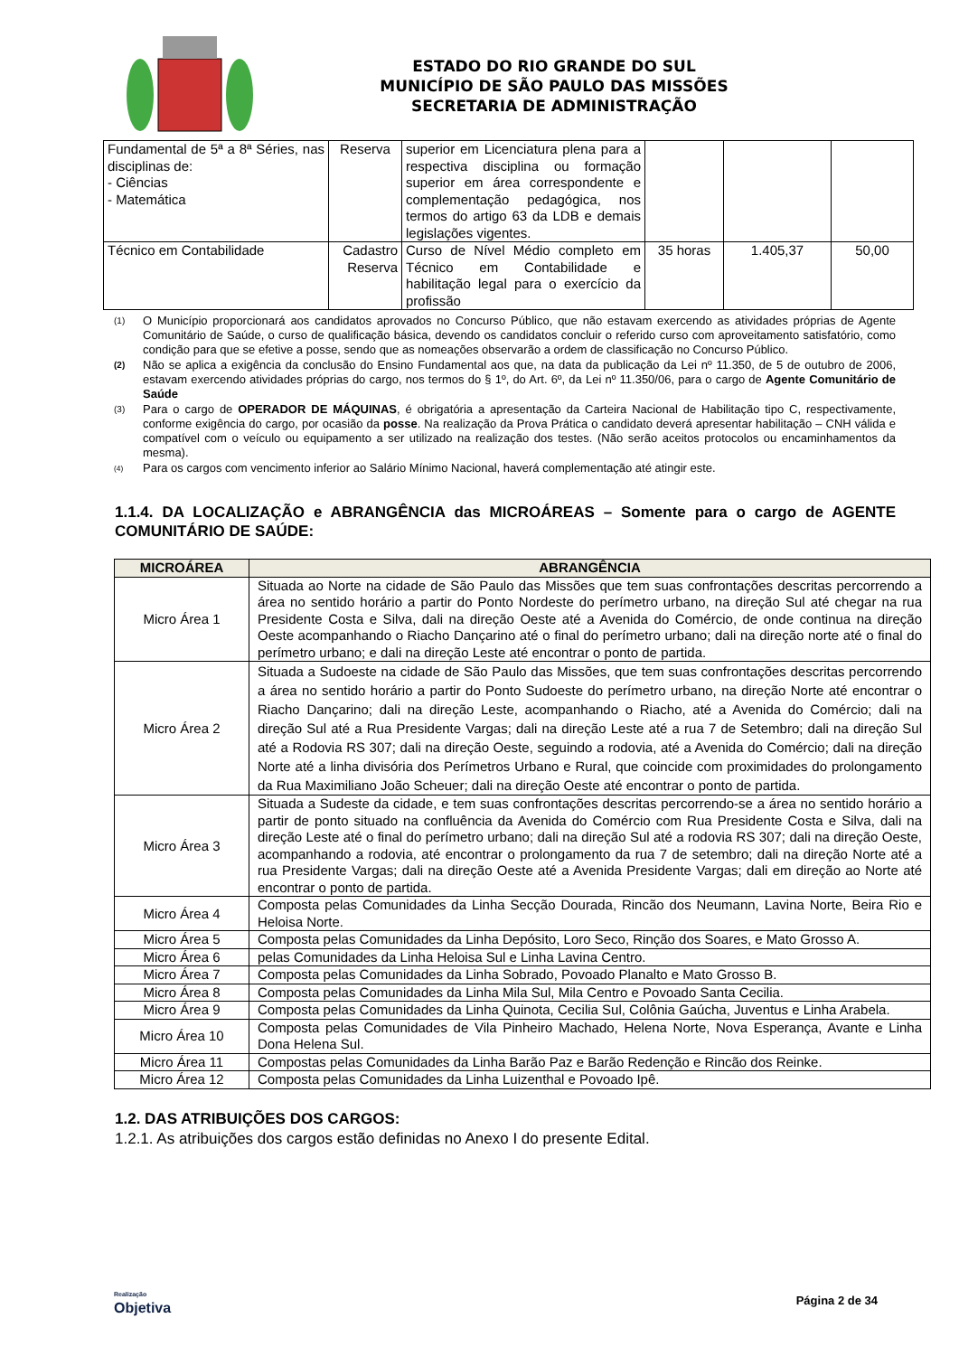ESTADO DO RIO GRANDE DO SUL
MUNICÍPIO DE SÃO PAULO DAS MISSÕES
SECRETARIA DE ADMINISTRAÇÃO
| Fundamental de 5ª a 8ª Séries, nas disciplinas de: - Ciências - Matemática | Reserva | superior em Licenciatura plena para a respectiva disciplina ou formação superior em área correspondente e complementação pedagógica, nos termos do artigo 63 da LDB e demais legislações vigentes. | | | |
| Técnico em Contabilidade | Cadastro Reserva | Curso de Nível Médio completo em Técnico em Contabilidade e habilitação legal para o exercício da profissão | 35 horas | 1.405,37 | 50,00 |
(1) O Município proporcionará aos candidatos aprovados no Concurso Público, que não estavam exercendo as atividades próprias de Agente Comunitário de Saúde, o curso de qualificação básica, devendo os candidatos concluir o referido curso com aproveitamento satisfatório, como condição para que se efetive a posse, sendo que as nomeações observarão a ordem de classificação no Concurso Público.
(2) Não se aplica a exigência da conclusão do Ensino Fundamental aos que, na data da publicação da Lei nº 11.350, de 5 de outubro de 2006, estavam exercendo atividades próprias do cargo, nos termos do § 1º, do Art. 6º, da Lei nº 11.350/06, para o cargo de Agente Comunitário de Saúde
(3) Para o cargo de OPERADOR DE MÁQUINAS, é obrigatória a apresentação da Carteira Nacional de Habilitação tipo C, respectivamente, conforme exigência do cargo, por ocasião da posse. Na realização da Prova Prática o candidato deverá apresentar habilitação – CNH válida e compatível com o veículo ou equipamento a ser utilizado na realização dos testes. (Não serão aceitos protocolos ou encaminhamentos da mesma).
<sup>(4)</sup> Para os cargos com vencimento inferior ao Salário Mínimo Nacional, haverá complementação até atingir este.
1.1.4. DA LOCALIZAÇÃO e ABRANGÊNCIA das MICROÁREAS – Somente para o cargo de AGENTE COMUNITÁRIO DE SAÚDE:
| MICROÁREA | ABRANGÊNCIA |
| --- | --- |
| Micro Área 1 | Situada ao Norte na cidade de São Paulo das Missões que tem suas confrontações descritas percorrendo a área no sentido horário a partir do Ponto Nordeste do perímetro urbano, na direção Sul até chegar na rua Presidente Costa e Silva, dali na direção Oeste até a Avenida do Comércio, de onde continua na direção Oeste acompanhando o Riacho Dançarino até o final do perímetro urbano; dali na direção norte até o final do perímetro urbano; e dali na direção Leste até encontrar o ponto de partida. |
| Micro Área 2 | Situada a Sudoeste na cidade de São Paulo das Missões, que tem suas confrontações descritas percorrendo a área no sentido horário a partir do Ponto Sudoeste do perímetro urbano, na direção Norte até encontrar o Riacho Dançarino; dali na direção Leste, acompanhando o Riacho, até a Avenida do Comércio; dali na direção Sul até a Rua Presidente Vargas; dali na direção Leste até a rua 7 de Setembro; dali na direção Sul até a Rodovia RS 307; dali na direção Oeste, seguindo a rodovia, até a Avenida do Comércio; dali na direção Norte até a linha divisória dos Perímetros Urbano e Rural, que coincide com proximidades do prolongamento da Rua Maximiliano João Scheuer; dali na direção Oeste até encontrar o ponto de partida. |
| Micro Área 3 | Situada a Sudeste da cidade, e tem suas confrontações descritas percorrendo-se a área no sentido horário a partir de ponto situado na confluência da Avenida do Comércio com Rua Presidente Costa e Silva, dali na direção Leste até o final do perímetro urbano; dali na direção Sul até a rodovia RS 307; dali na direção Oeste, acompanhando a rodovia, até encontrar o prolongamento da rua 7 de setembro; dali na direção Norte até a rua Presidente Vargas; dali na direção Oeste até a Avenida Presidente Vargas; dali em direção ao Norte até encontrar o ponto de partida. |
| Micro Área 4 | Composta pelas Comunidades da Linha Secção Dourada, Rincão dos Neumann, Lavina Norte, Beira Rio e Heloisa Norte. |
| Micro Área 5 | Composta pelas Comunidades da Linha Depósito, Loro Seco, Rinção dos Soares, e Mato Grosso A. |
| Micro Área 6 | pelas Comunidades da Linha Heloisa Sul e Linha Lavina Centro. |
| Micro Área 7 | Composta pelas Comunidades da Linha Sobrado, Povoado Planalto e Mato Grosso B. |
| Micro Área 8 | Composta pelas Comunidades da Linha Mila Sul, Mila Centro e Povoado Santa Cecilia. |
| Micro Área 9 | Composta pelas Comunidades da Linha Quinota, Cecilia Sul, Colônia Gaúcha, Juventus e Linha Arabela. |
| Micro Área 10 | Composta pelas Comunidades de Vila Pinheiro Machado, Helena Norte, Nova Esperança, Avante e Linha Dona Helena Sul. |
| Micro Área 11 | Compostas pelas Comunidades da Linha Barão Paz e Barão Redenção e Rincão dos Reinke. |
| Micro Área 12 | Composta pelas Comunidades da Linha Luizenthal e Povoado Ipê. |
1.2. DAS ATRIBUIÇÕES DOS CARGOS:
1.2.1. As atribuições dos cargos estão definidas no Anexo I do presente Edital.
Realização
Objetiva
Página 2 de 34